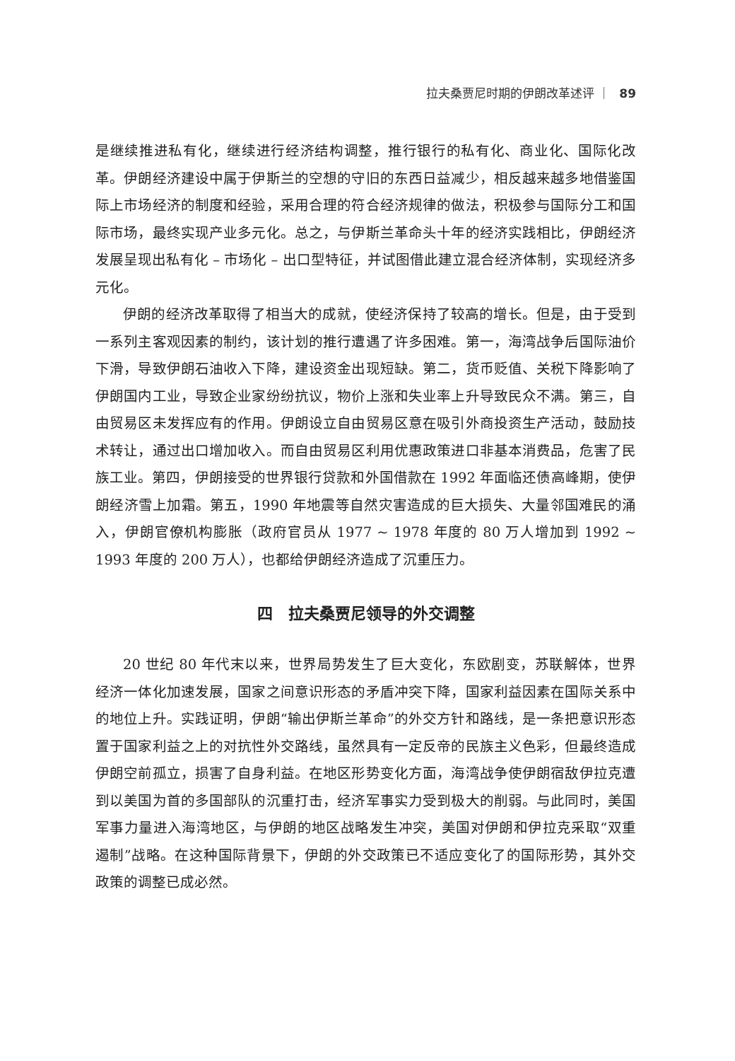拉夫桑贾尼时期的伊朗改革述评 ｜ 89
是继续推进私有化，继续进行经济结构调整，推行银行的私有化、商业化、国际化改革。伊朗经济建设中属于伊斯兰的空想的守旧的东西日益减少，相反越来越多地借鉴国际上市场经济的制度和经验，采用合理的符合经济规律的做法，积极参与国际分工和国际市场，最终实现产业多元化。总之，与伊斯兰革命头十年的经济实践相比，伊朗经济发展呈现出私有化 – 市场化 – 出口型特征，并试图借此建立混合经济体制，实现经济多元化。
伊朗的经济改革取得了相当大的成就，使经济保持了较高的增长。但是，由于受到一系列主客观因素的制约，该计划的推行遭遇了许多困难。第一，海湾战争后国际油价下滑，导致伊朗石油收入下降，建设资金出现短缺。第二，货币贬值、关税下降影响了伊朗国内工业，导致企业家纷纷抗议，物价上涨和失业率上升导致民众不满。第三，自由贸易区未发挥应有的作用。伊朗设立自由贸易区意在吸引外商投资生产活动，鼓励技术转让，通过出口增加收入。而自由贸易区利用优惠政策进口非基本消费品，危害了民族工业。第四，伊朗接受的世界银行贷款和外国借款在 1992 年面临还债高峰期，使伊朗经济雪上加霜。第五，1990 年地震等自然灾害造成的巨大损失、大量邻国难民的涌入，伊朗官僚机构膨胀（政府官员从 1977 ~ 1978 年度的 80 万人增加到 1992 ~ 1993 年度的 200 万人），也都给伊朗经济造成了沉重压力。
四　拉夫桑贾尼领导的外交调整
20 世纪 80 年代末以来，世界局势发生了巨大变化，东欧剧变，苏联解体，世界经济一体化加速发展，国家之间意识形态的矛盾冲突下降，国家利益因素在国际关系中的地位上升。实践证明，伊朗“输出伊斯兰革命”的外交方针和路线，是一条把意识形态置于国家利益之上的对抗性外交路线，虽然具有一定反帝的民族主义色彩，但最终造成伊朗空前孤立，损害了自身利益。在地区形势变化方面，海湾战争使伊朗宿敌伊拉克遭到以美国为首的多国部队的沉重打击，经济军事实力受到极大的削弱。与此同时，美国军事力量进入海湾地区，与伊朗的地区战略发生冲突，美国对伊朗和伊拉克采取“双重遏制”战略。在这种国际背景下，伊朗的外交政策已不适应变化了的国际形势，其外交政策的调整已成必然。